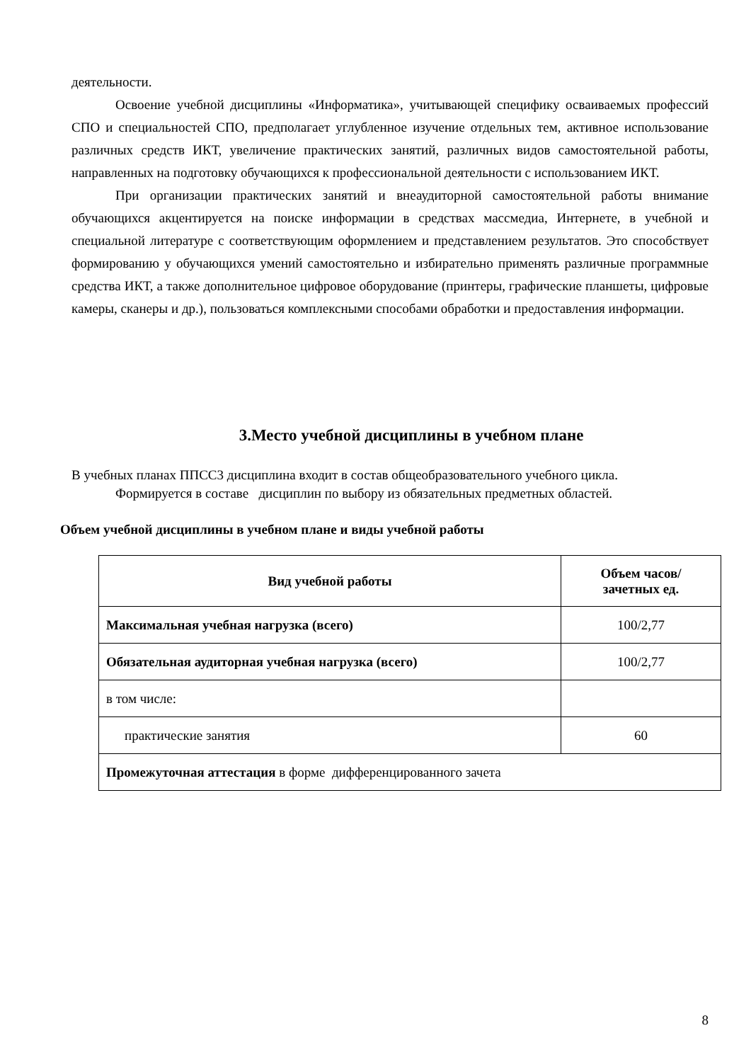деятельности.
Освоение учебной дисциплины «Информатика», учитывающей специфику осваиваемых профессий СПО и специальностей СПО, предполагает углубленное изучение отдельных тем, активное использование различных средств ИКТ, увеличение практических занятий, различных видов самостоятельной работы, направленных на подготовку обучающихся к профессиональной деятельности с использованием ИКТ.
При организации практических занятий и внеаудиторной самостоятельной работы внимание обучающихся акцентируется на поиске информации в средствах массмедиа, Интернете, в учебной и специальной литературе с соответствующим оформлением и представлением результатов. Это способствует формированию у обучающихся умений самостоятельно и избирательно применять различные программные средства ИКТ, а также дополнительное цифровое оборудование (принтеры, графические планшеты, цифровые камеры, сканеры и др.), пользоваться комплексными способами обработки и предоставления информации.
3.Место учебной дисциплины в учебном плане
В учебных планах ППСС3 дисциплина входит в состав общеобразовательного учебного цикла.
Формируется в составе дисциплин по выбору из обязательных предметных областей.
Объем учебной дисциплины в учебном плане и виды учебной работы
| Вид учебной работы | Объем часов/ зачетных ед. |
| --- | --- |
| Максимальная учебная нагрузка (всего) | 100/2,77 |
| Обязательная аудиторная учебная нагрузка (всего) | 100/2,77 |
| в том числе: | |
| практические занятия | 60 |
| Промежуточная аттестация в форме дифференцированного зачета | |
8